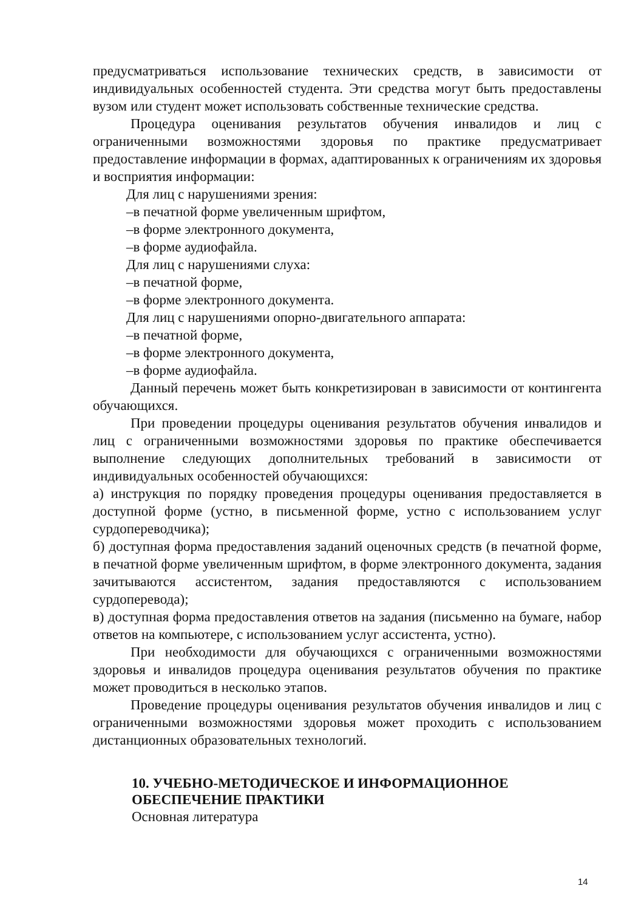предусматриваться использование технических средств, в зависимости от индивидуальных особенностей студента. Эти средства могут быть предоставлены вузом или студент может использовать собственные технические средства.
Процедура оценивания результатов обучения инвалидов и лиц с ограниченными возможностями здоровья по практике предусматривает предоставление информации в формах, адаптированных к ограничениям их здоровья и восприятия информации:
Для лиц с нарушениями зрения:
–в печатной форме увеличенным шрифтом,
–в форме электронного документа,
–в форме аудиофайла.
Для лиц с нарушениями слуха:
–в печатной форме,
–в форме электронного документа.
Для лиц с нарушениями опорно-двигательного аппарата:
–в печатной форме,
–в форме электронного документа,
–в форме аудиофайла.
Данный перечень может быть конкретизирован в зависимости от контингента обучающихся.
При проведении процедуры оценивания результатов обучения инвалидов и лиц с ограниченными возможностями здоровья по практике обеспечивается выполнение следующих дополнительных требований в зависимости от индивидуальных особенностей обучающихся:
а) инструкция по порядку проведения процедуры оценивания предоставляется в доступной форме (устно, в письменной форме, устно с использованием услуг сурдопереводчика);
б) доступная форма предоставления заданий оценочных средств (в печатной форме, в печатной форме увеличенным шрифтом, в форме электронного документа, задания зачитываются ассистентом, задания предоставляются с использованием сурдоперевода);
в) доступная форма предоставления ответов на задания (письменно на бумаге, набор ответов на компьютере, с использованием услуг ассистента, устно).
При необходимости для обучающихся с ограниченными возможностями здоровья и инвалидов процедура оценивания результатов обучения по практике может проводиться в несколько этапов.
Проведение процедуры оценивания результатов обучения инвалидов и лиц с ограниченными возможностями здоровья может проходить с использованием дистанционных образовательных технологий.
10. УЧЕБНО-МЕТОДИЧЕСКОЕ И ИНФОРМАЦИОННОЕ ОБЕСПЕЧЕНИЕ ПРАКТИКИ
Основная литература
14